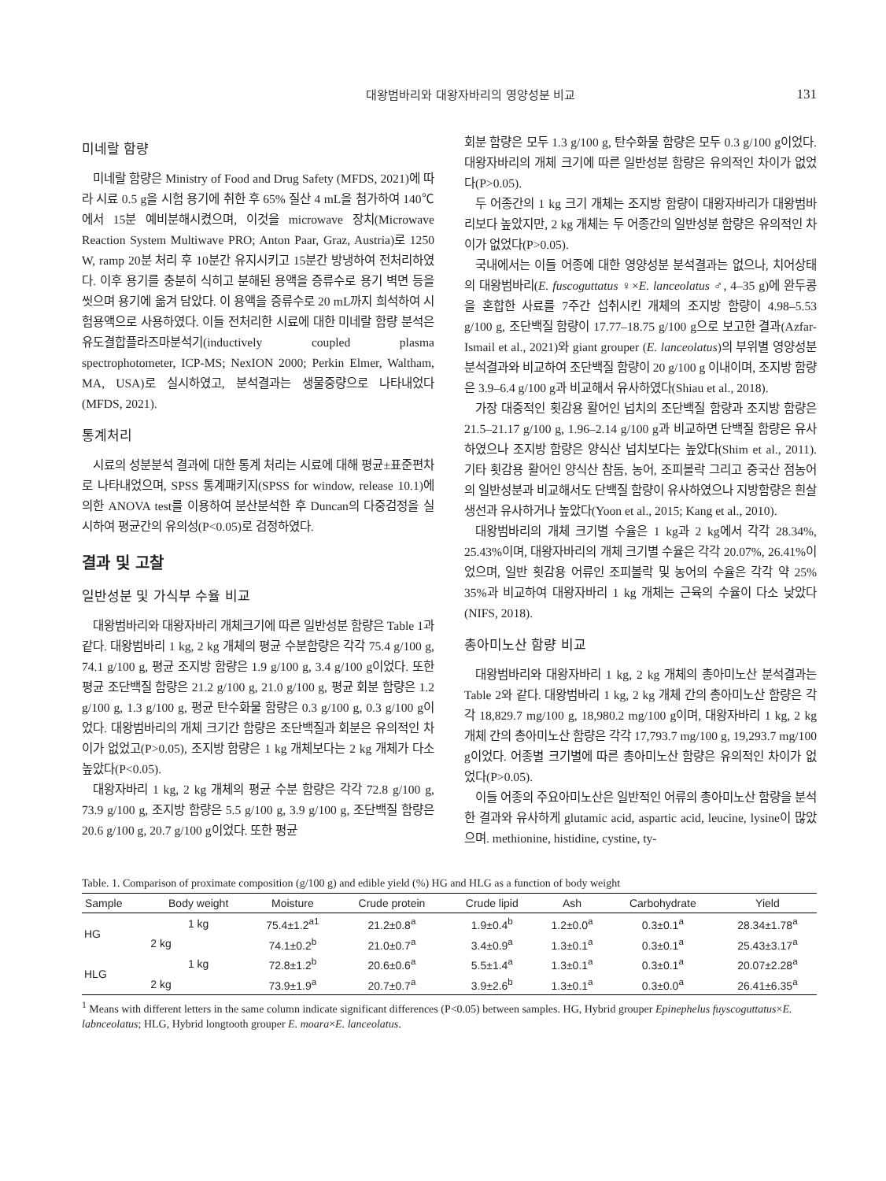대왕범바리와 대왕자바리의 영양성분 비교
131
미네랄 함량
미네랄 함량은 Ministry of Food and Drug Safety (MFDS, 2021)에 따라 시료 0.5 g을 시험 용기에 취한 후 65% 질산 4 mL을 첨가하여 140℃에서 15분 예비분해시켰으며, 이것을 microwave 장치(Microwave Reaction System Multiwave PRO; Anton Paar, Graz, Austria)로 1250 W, ramp 20분 처리 후 10분간 유지시키고 15분간 방냉하여 전처리하였다. 이후 용기를 충분히 식히고 분해된 용액을 증류수로 용기 벽면 등을 씻으며 용기에 옮겨 담았다. 이 용액을 증류수로 20 mL까지 희석하여 시험용액으로 사용하였다. 이들 전처리한 시료에 대한 미네랄 함량 분석은 유도결합플라즈마분석기(inductively coupled plasma spectrophotometer, ICP-MS; NexION 2000; Perkin Elmer, Waltham, MA, USA)로 실시하였고, 분석결과는 생물중량으로 나타내었다(MFDS, 2021).
통계처리
시료의 성분분석 결과에 대한 통계 처리는 시료에 대해 평균±표준편차로 나타내었으며, SPSS 통계패키지(SPSS for window, release 10.1)에 의한 ANOVA test를 이용하여 분산분석한 후 Duncan의 다중검정을 실시하여 평균간의 유의성(P<0.05)로 검정하였다.
결과 및 고찰
일반성분 및 가식부 수율 비교
대왕범바리와 대왕자바리 개체크기에 따른 일반성분 함량은 Table 1과 같다. 대왕범바리 1 kg, 2 kg 개체의 평균 수분함량은 각각 75.4 g/100 g, 74.1 g/100 g, 평균 조지방 함량은 1.9 g/100 g, 3.4 g/100 g이었다. 또한 평균 조단백질 함량은 21.2 g/100 g, 21.0 g/100 g, 평균 회분 함량은 1.2 g/100 g, 1.3 g/100 g, 평균 탄수화물 함량은 0.3 g/100 g, 0.3 g/100 g이었다. 대왕범바리의 개체 크기간 함량은 조단백질과 회분은 유의적인 차이가 없었고(P>0.05), 조지방 함량은 1 kg 개체보다는 2 kg 개체가 다소 높았다(P<0.05).
대왕자바리 1 kg, 2 kg 개체의 평균 수분 함량은 각각 72.8 g/100 g, 73.9 g/100 g, 조지방 함량은 5.5 g/100 g, 3.9 g/100 g, 조단백질 함량은 20.6 g/100 g, 20.7 g/100 g이었다. 또한 평균
회분 함량은 모두 1.3 g/100 g, 탄수화물 함량은 모두 0.3 g/100 g이었다. 대왕자바리의 개체 크기에 따른 일반성분 함량은 유의적인 차이가 없었다(P>0.05).
두 어종간의 1 kg 크기 개체는 조지방 함량이 대왕자바리가 대왕범바리보다 높았지만, 2 kg 개체는 두 어종간의 일반성분 함량은 유의적인 차이가 없었다(P>0.05).
국내에서는 이들 어종에 대한 영양성분 분석결과는 없으나, 치어상태의 대왕범바리(E. fuscoguttatus ♀×E. lanceolatus ♂, 4–35 g)에 완두콩을 혼합한 사료를 7주간 섭취시킨 개체의 조지방 함량이 4.98–5.53 g/100 g, 조단백질 함량이 17.77–18.75 g/100 g으로 보고한 결과(Azfar-Ismail et al., 2021)와 giant grouper (E. lanceolatus)의 부위별 영양성분 분석결과와 비교하여 조단백질 함량이 20 g/100 g 이내이며, 조지방 함량은 3.9–6.4 g/100 g과 비교해서 유사하였다(Shiau et al., 2018).
가장 대중적인 횟감용 활어인 넙치의 조단백질 함량과 조지방 함량은 21.5–21.17 g/100 g, 1.96–2.14 g/100 g과 비교하면 단백질 함량은 유사하였으나 조지방 함량은 양식산 넙치보다는 높았다(Shim et al., 2011). 기타 횟감용 활어인 양식산 참돔, 농어, 조피볼락 그리고 중국산 점농어의 일반성분과 비교해서도 단백질 함량이 유사하였으나 지방함량은 흰살생선과 유사하거나 높았다(Yoon et al., 2015; Kang et al., 2010).
대왕범바리의 개체 크기별 수율은 1 kg과 2 kg에서 각각 28.34%, 25.43%이며, 대왕자바리의 개체 크기별 수율은 각각 20.07%, 26.41%이었으며, 일반 횟감용 어류인 조피볼락 및 농어의 수율은 각각 약 25% 35%과 비교하여 대왕자바리 1 kg 개체는 근육의 수율이 다소 낮았다(NIFS, 2018).
총아미노산 함량 비교
대왕범바리와 대왕자바리 1 kg, 2 kg 개체의 총아미노산 분석결과는 Table 2와 같다. 대왕범바리 1 kg, 2 kg 개체 간의 총아미노산 함량은 각각 18,829.7 mg/100 g, 18,980.2 mg/100 g이며, 대왕자바리 1 kg, 2 kg 개체 간의 총아미노산 함량은 각각 17,793.7 mg/100 g, 19,293.7 mg/100 g이었다. 어종별 크기별에 따른 총아미노산 함량은 유의적인 차이가 없었다(P>0.05).
이들 어종의 주요아미노산은 일반적인 어류의 총아미노산 함량을 분석한 결과와 유사하게 glutamic acid, aspartic acid, leucine, lysine이 많았으며. methionine, histidine, cystine, ty-
Table. 1. Comparison of proximate composition (g/100 g) and edible yield (%) HG and HLG as a function of body weight
| Sample | Body weight | Moisture | Crude protein | Crude lipid | Ash | Carbohydrate | Yield |
| --- | --- | --- | --- | --- | --- | --- | --- |
| HG | 1 kg | 75.4±1.2<sup>a1</sup> | 21.2±0.8<sup>a</sup> | 1.9±0.4<sup>b</sup> | 1.2±0.0<sup>a</sup> | 0.3±0.1<sup>a</sup> | 28.34±1.78<sup>a</sup> |
| | 2 kg | 74.1±0.2<sup>b</sup> | 21.0±0.7<sup>a</sup> | 3.4±0.9<sup>a</sup> | 1.3±0.1<sup>a</sup> | 0.3±0.1<sup>a</sup> | 25.43±3.17<sup>a</sup> |
| HLG | 1 kg | 72.8±1.2<sup>b</sup> | 20.6±0.6<sup>a</sup> | 5.5±1.4<sup>a</sup> | 1.3±0.1<sup>a</sup> | 0.3±0.1<sup>a</sup> | 20.07±2.28<sup>a</sup> |
| | 2 kg | 73.9±1.9<sup>a</sup> | 20.7±0.7<sup>a</sup> | 3.9±2.6<sup>b</sup> | 1.3±0.1<sup>a</sup> | 0.3±0.0<sup>a</sup> | 26.41±6.35<sup>a</sup> |
<sup>1</sup> Means with different letters in the same column indicate significant differences (P<0.05) between samples. HG, Hybrid grouper Epinephelus fuyscoguttatus×E. labnceolatus; HLG, Hybrid longtooth grouper E. moara×E. lanceolatus.